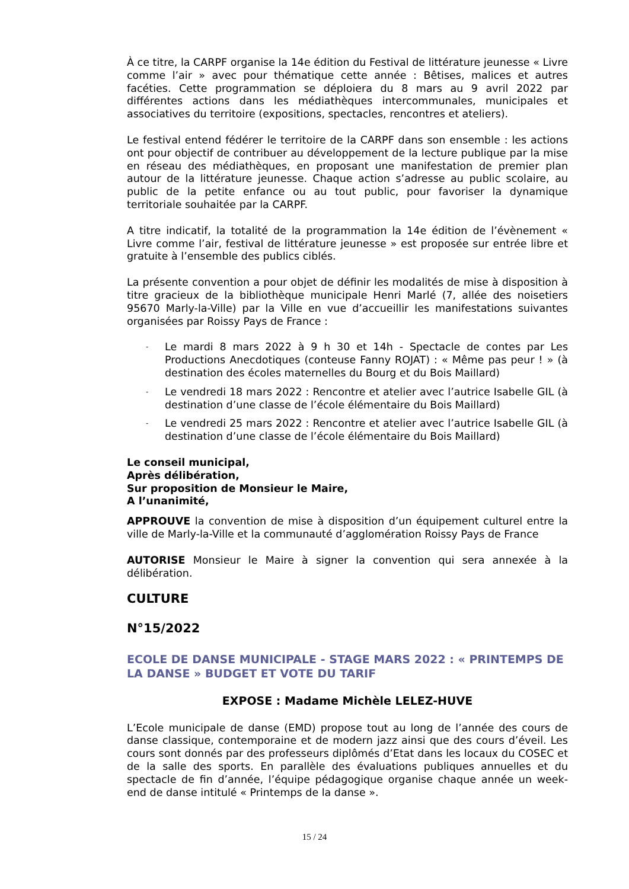À ce titre, la CARPF organise la 14e édition du Festival de littérature jeunesse « Livre comme l’air » avec pour thématique cette année : Bêtises, malices et autres facéties. Cette programmation se déploiera du 8 mars au 9 avril 2022 par différentes actions dans les médiathèques intercommunales, municipales et associatives du territoire (expositions, spectacles, rencontres et ateliers).
Le festival entend fédérer le territoire de la CARPF dans son ensemble : les actions ont pour objectif de contribuer au développement de la lecture publique par la mise en réseau des médiathèques, en proposant une manifestation de premier plan autour de la littérature jeunesse. Chaque action s’adresse au public scolaire, au public de la petite enfance ou au tout public, pour favoriser la dynamique territoriale souhaitée par la CARPF.
A titre indicatif, la totalité de la programmation la 14e édition de l’évènement « Livre comme l’air, festival de littérature jeunesse » est proposée sur entrée libre et gratuite à l’ensemble des publics ciblés.
La présente convention a pour objet de définir les modalités de mise à disposition à titre gracieux de la bibliothèque municipale Henri Marlé (7, allée des noisetiers 95670 Marly-la-Ville) par la Ville en vue d’accueillir les manifestations suivantes organisées par Roissy Pays de France :
- Le mardi 8 mars 2022 à 9 h 30 et 14h - Spectacle de contes par Les Productions Anecdotiques (conteuse Fanny ROJAT) : « Même pas peur ! » (à destination des écoles maternelles du Bourg et du Bois Maillard)
- Le vendredi 18 mars 2022 : Rencontre et atelier avec l’autrice Isabelle GIL (à destination d’une classe de l’école élémentaire du Bois Maillard)
- Le vendredi 25 mars 2022 : Rencontre et atelier avec l’autrice Isabelle GIL (à destination d’une classe de l’école élémentaire du Bois Maillard)
Le conseil municipal,
Après délibération,
Sur proposition de Monsieur le Maire,
A l’unanimité,
APPROUVE la convention de mise à disposition d’un équipement culturel entre la ville de Marly-la-Ville et la communauté d’agglomération Roissy Pays de France
AUTORISE Monsieur le Maire à signer la convention qui sera annexée à la délibération.
CULTURE
N°15/2022
ECOLE DE DANSE MUNICIPALE - STAGE MARS 2022 : « PRINTEMPS DE LA DANSE » BUDGET ET VOTE DU TARIF
EXPOSE : Madame Michèle LELEZ-HUVE
L’Ecole municipale de danse (EMD) propose tout au long de l’année des cours de danse classique, contemporaine et de modern jazz ainsi que des cours d’éveil. Les cours sont donnés par des professeurs diplômés d’Etat dans les locaux du COSEC et de la salle des sports. En parallèle des évaluations publiques annuelles et du spectacle de fin d’année, l’équipe pédagogique organise chaque année un week-end de danse intitulé « Printemps de la danse ».
15 / 24